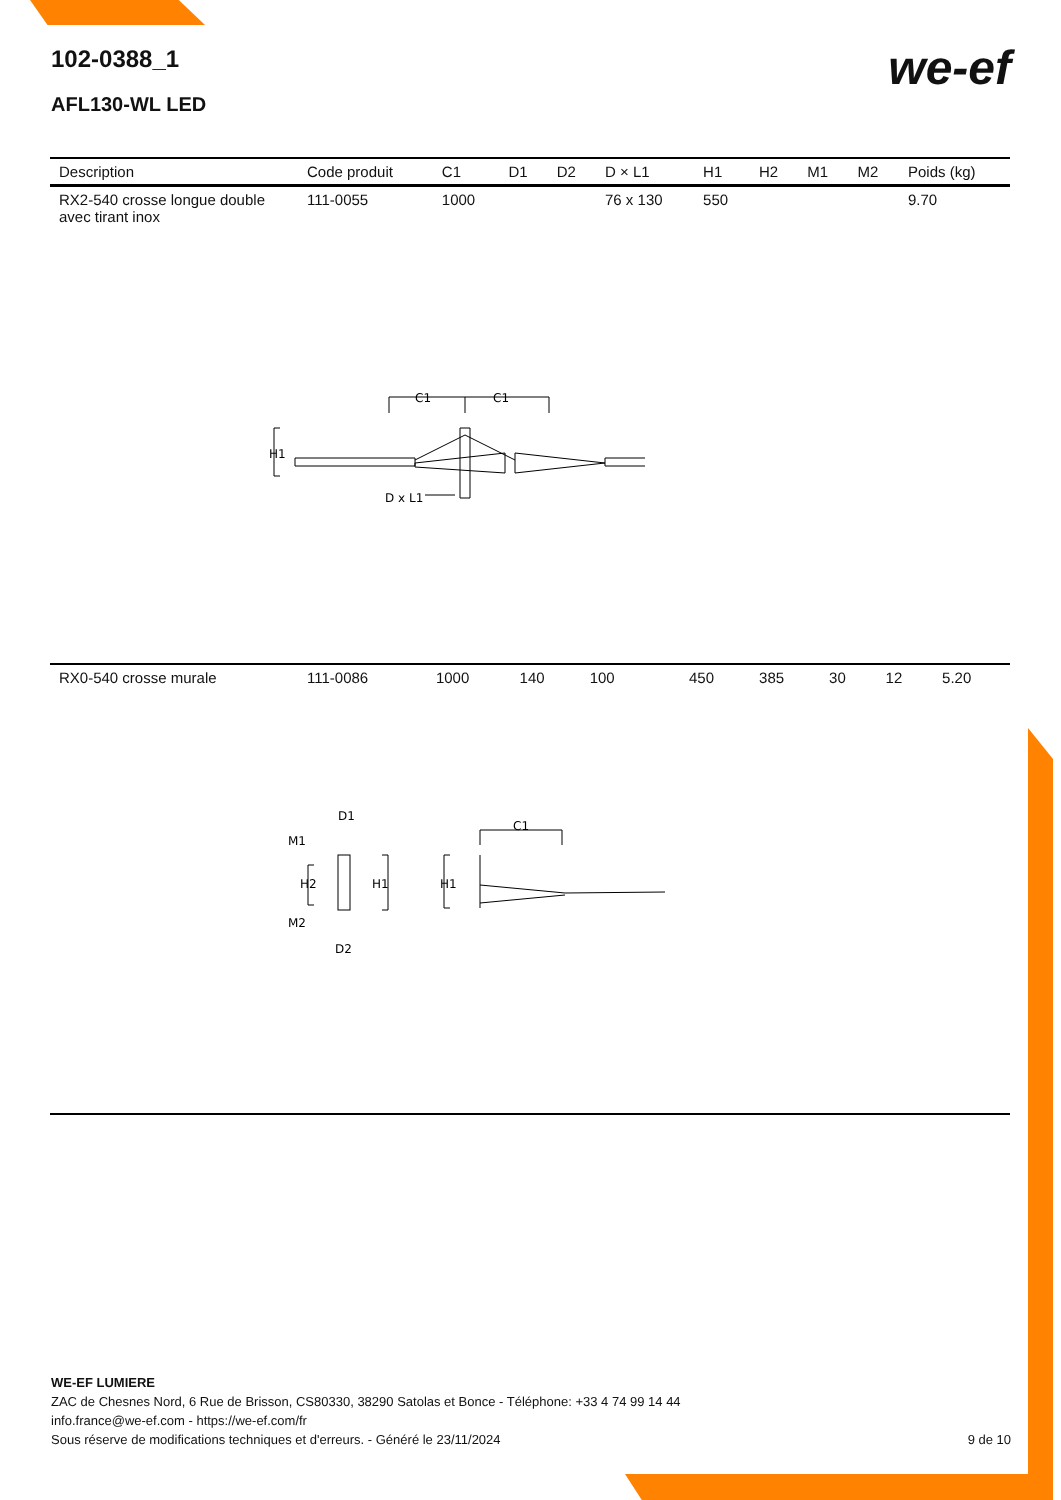102-0388_1
AFL130-WL LED
we-ef
| Description | Code produit | C1 | D1 | D2 | D × L1 | H1 | H2 | M1 | M2 | Poids (kg) |
| --- | --- | --- | --- | --- | --- | --- | --- | --- | --- | --- |
| RX2-540 crosse longue double avec tirant inox | 111-0055 | 1000 | | | 76 x 130 | 550 | | | | 9.70 |
C1
C1
H1
D x L1
| RX0-540 crosse murale | 111-0086 | 1000 | 140 | 100 | | 450 | 385 | 30 | 12 | 5.20 |
D1
M1
H2
H1
H1
M2
D2
C1
WE-EF LUMIERE
ZAC de Chesnes Nord, 6 Rue de Brisson, CS80330, 38290 Satolas et Bonce - Téléphone: +33 4 74 99 14 44
info.france@we-ef.com - https://we-ef.com/fr
Sous réserve de modifications techniques et d'erreurs. - Généré le 23/11/2024 9 de 10